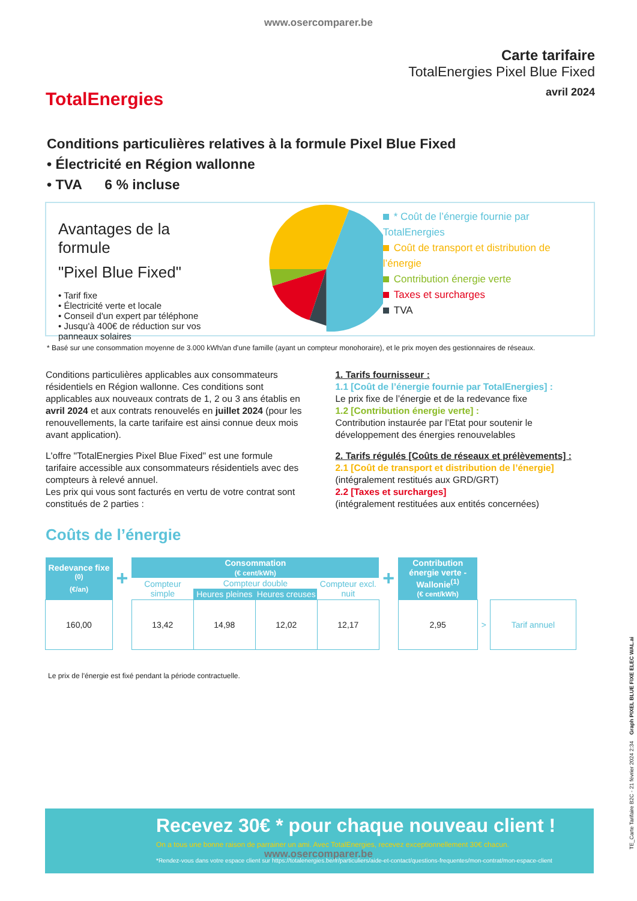www.osercomparer.be
TotalEnergies
Carte tarifaire
TotalEnergies Pixel Blue Fixed
avril 2024
Conditions particulières relatives à la formule Pixel Blue Fixed
• Électricité en Région wallonne
• TVA 6 % incluse
Avantages de la formule
"Pixel Blue Fixed"
• Tarif fixe
• Électricité verte et locale
• Conseil d'un expert par téléphone
• Jusqu'à 400€ de réduction sur vos
panneaux solaires
* Coût de l’énergie fournie par TotalEnergies
Coût de transport et distribution de l’énergie
Contribution énergie verte
Taxes et surcharges
TVA
* Basé sur une consommation moyenne de 3.000 kWh/an d'une famille (ayant un compteur monohoraire), et le prix moyen des gestionnaires de réseaux.
Conditions particulières applicables aux consommateurs résidentiels en Région wallonne. Ces conditions sont applicables aux nouveaux contrats de 1, 2 ou 3 ans établis en avril 2024 et aux contrats renouvelés en juillet 2024 (pour les renouvellements, la carte tarifaire est ainsi connue deux mois avant application).
L'offre "TotalEnergies Pixel Blue Fixed" est une formule tarifaire accessible aux consommateurs résidentiels avec des compteurs à relevé annuel.
Les prix qui vous sont facturés en vertu de votre contrat sont constitués de 2 parties :
1. Tarifs fournisseur :
1.1 [Coût de l’énergie fournie par TotalEnergies] :
Le prix fixe de l’énergie et de la redevance fixe
1.2 [Contribution énergie verte] :
Contribution instaurée par l’Etat pour soutenir le développement des énergies renouvelables
2. Tarifs régulés [Coûts de réseaux et prélèvements] :
2.1 [Coût de transport et distribution de l’énergie]
(intégralement restitués aux GRD/GRT)
2.2 [Taxes et surcharges]
(intégralement restituées aux entités concernées)
Coûts de l’énergie
| Redevance fixe <sup>(0)</sup> (€/an) | + | Consommation (€ cent/kWh) | | | | + | Contribution énergie verte - Wallonie<sup>(1)</sup> (€ cent/kWh) | | |
| | | Compteur simple | Compteur double | | Compteur excl. nuit | | | | |
| | | | Heures pleines | Heures creuses | | | | | |
| 160,00 | | 13,42 | 14,98 | 12,02 | 12,17 | | 2,95 | > | Tarif annuel |
Le prix de l'énergie est fixé pendant la période contractuelle.
Recevez 30€ * pour chaque nouveau client !
On a tous une bonne raison de parrainer un ami. Avec TotalEnergies, recevez exceptionnellement 30€ chacun.
*Rendez-vous dans votre espace client sur https://totalenergies.be/fr/particuliers/aide-et-contact/questions-frequentes/mon-contrat/mon-espace-client
www.osercomparer.be
TE_Carte Tarifaire B2C - 21 février 2024 2:34 Graph PIXEL BLUE FIXE ELEC WAL.ai